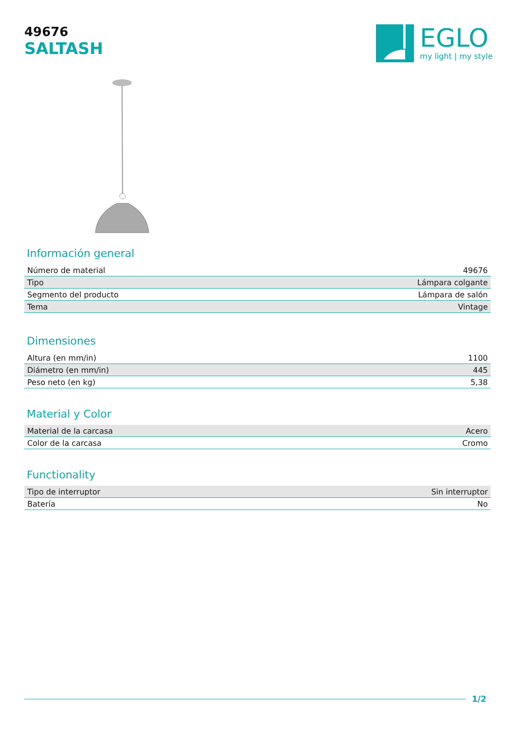49676
SALTASH
EGLO
my light | my style
Información general
| Número de material | 49676 |
| Tipo | Lámpara colgante |
| Segmento del producto | Lámpara de salón |
| Tema | Vintage |
Dimensiones
| Altura (en mm/in) | 1100 |
| Diámetro (en mm/in) | 445 |
| Peso neto (en kg) | 5,38 |
Material y Color
| Material de la carcasa | Acero |
| Color de la carcasa | Cromo |
Functionality
| Tipo de interruptor | Sin interruptor |
| Batería | No |
1/2